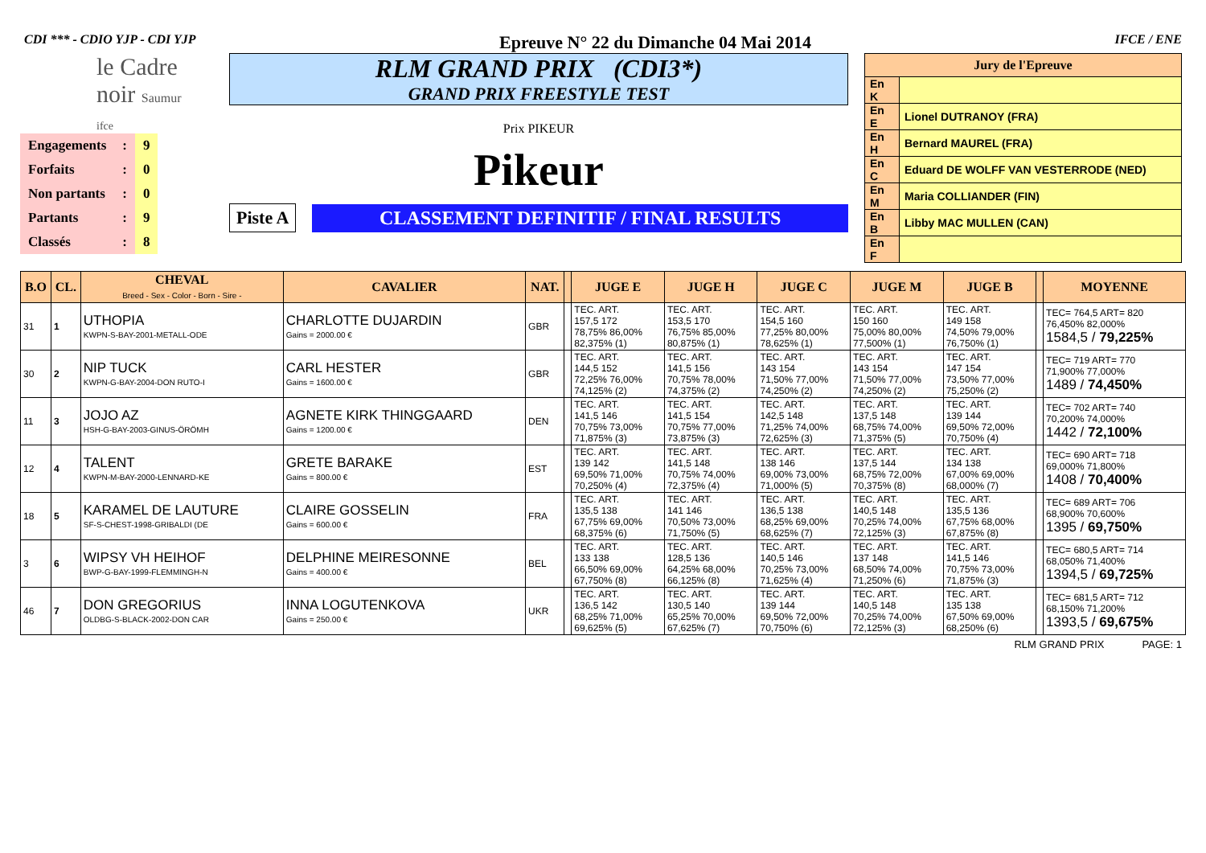CDI *** - CDIO YJP - CDI YJP Epreuve N° 22 du Dimanche 04 Mai 2014 IFCE / ENE
le Cadre
noir Saumur
ifce
| Engagements | : | 9 |
| Forfaits | : | 0 |
| Non partants | : | 0 |
| Partants | : | 9 |
| Classés | : | 8 |
RLM GRAND PRIX (CDI3*)
GRAND PRIX FREESTYLE TEST
Prix PIKEUR
Pikeur
Piste A CLASSEMENT DEFINITIF / FINAL RESULTS
| Jury de l'Epreuve | |
| --- | --- |
| En K | |
| En E | Lionel DUTRANOY (FRA) |
| En H | Bernard MAUREL (FRA) |
| En C | Eduard DE WOLFF VAN VESTERRODE (NED) |
| En M | Maria COLLIANDER (FIN) |
| En B | Libby MAC MULLEN (CAN) |
| En F | |
| B.O | CL. | CHEVAL Breed - Sex - Color - Born - Sire - | CAVALIER | NAT. | | JUGE E | JUGE H | JUGE C | JUGE M | JUGE B | | MOYENNE |
| --- | --- | --- | --- | --- | --- | --- | --- | --- | --- | --- | --- | --- |
| 31 | 1 | UTHOPIA KWPN-S-BAY-2001-METALL-ODE | CHARLOTTE DUJARDIN Gains = 2000.00 € | GBR | | TEC. ART. 157,5 172 78,75% 86,00% 82,375% (1) | TEC. ART. 153,5 170 76,75% 85,00% 80,875% (1) | TEC. ART. 154,5 160 77,25% 80,00% 78,625% (1) | TEC. ART. 150 160 75,00% 80,00% 77,500% (1) | TEC. ART. 149 158 74,50% 79,00% 76,750% (1) | | TEC= 764,5 ART= 820 76,450% 82,000% 1584,5 / 79,225% |
| 30 | 2 | NIP TUCK KWPN-G-BAY-2004-DON RUTO-I | CARL HESTER Gains = 1600.00 € | GBR | | TEC. ART. 144,5 152 72,25% 76,00% 74,125% (2) | TEC. ART. 141,5 156 70,75% 78,00% 74,375% (2) | TEC. ART. 143 154 71,50% 77,00% 74,250% (2) | TEC. ART. 143 154 71,50% 77,00% 74,250% (2) | TEC. ART. 147 154 73,50% 77,00% 75,250% (2) | | TEC= 719 ART= 770 71,900% 77,000% 1489 / 74,450% |
| 11 | 3 | JOJO AZ HSH-G-BAY-2003-GINUS-ÖRÖMH | AGNETE KIRK THINGGAARD Gains = 1200.00 € | DEN | | TEC. ART. 141,5 146 70,75% 73,00% 71,875% (3) | TEC. ART. 141,5 154 70,75% 77,00% 73,875% (3) | TEC. ART. 142,5 148 71,25% 74,00% 72,625% (3) | TEC. ART. 137,5 148 68,75% 74,00% 71,375% (5) | TEC. ART. 139 144 69,50% 72,00% 70,750% (4) | | TEC= 702 ART= 740 70,200% 74,000% 1442 / 72,100% |
| 12 | 4 | TALENT KWPN-M-BAY-2000-LENNARD-KE | GRETE BARAKE Gains = 800.00 € | EST | | TEC. ART. 139 142 69,50% 71,00% 70,250% (4) | TEC. ART. 141,5 148 70,75% 74,00% 72,375% (4) | TEC. ART. 138 146 69,00% 73,00% 71,000% (5) | TEC. ART. 137,5 144 68,75% 72,00% 70,375% (8) | TEC. ART. 134 138 67,00% 69,00% 68,000% (7) | | TEC= 690 ART= 718 69,000% 71,800% 1408 / 70,400% |
| 18 | 5 | KARAMEL DE LAUTURE SF-S-CHEST-1998-GRIBALDI (DE | CLAIRE GOSSELIN Gains = 600.00 € | FRA | | TEC. ART. 135,5 138 67,75% 69,00% 68,375% (6) | TEC. ART. 141 146 70,50% 73,00% 71,750% (5) | TEC. ART. 136,5 138 68,25% 69,00% 68,625% (7) | TEC. ART. 140,5 148 70,25% 74,00% 72,125% (3) | TEC. ART. 135,5 136 67,75% 68,00% 67,875% (8) | | TEC= 689 ART= 706 68,900% 70,600% 1395 / 69,750% |
| 3 | 6 | WIPSY VH HEIHOF BWP-G-BAY-1999-FLEMMINGH-N | DELPHINE MEIRESONNE Gains = 400.00 € | BEL | | TEC. ART. 133 138 66,50% 69,00% 67,750% (8) | TEC. ART. 128,5 136 64,25% 68,00% 66,125% (8) | TEC. ART. 140,5 146 70,25% 73,00% 71,625% (4) | TEC. ART. 137 148 68,50% 74,00% 71,250% (6) | TEC. ART. 141,5 146 70,75% 73,00% 71,875% (3) | | TEC= 680,5 ART= 714 68,050% 71,400% 1394,5 / 69,725% |
| 46 | 7 | DON GREGORIUS OLDBG-S-BLACK-2002-DON CAR | INNA LOGUTENKOVA Gains = 250.00 € | UKR | | TEC. ART. 136,5 142 68,25% 71,00% 69,625% (5) | TEC. ART. 130,5 140 65,25% 70,00% 67,625% (7) | TEC. ART. 139 144 69,50% 72,00% 70,750% (6) | TEC. ART. 140,5 148 70,25% 74,00% 72,125% (3) | TEC. ART. 135 138 67,50% 69,00% 68,250% (6) | | TEC= 681,5 ART= 712 68,150% 71,200% 1393,5 / 69,675% |
RLM GRAND PRIX PAGE: 1